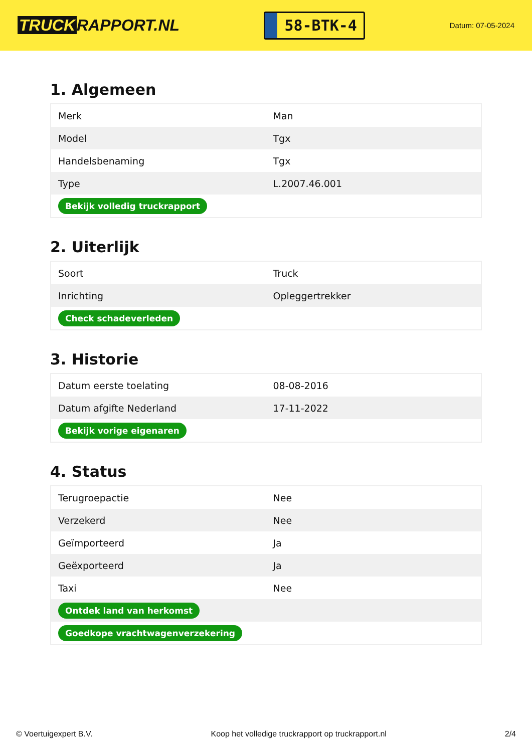TRUCK RAPPORT.NL
58-BTK-4
Datum: 07-05-2024
1. Algemeen
| Merk | Man |
| Model | Tgx |
| Handelsbenaming | Tgx |
| Type | L.2007.46.001 |
| Bekijk volledig truckrapport | |
2. Uiterlijk
| Soort | Truck |
| Inrichting | Opleggertrekker |
| Check schadeverleden | |
3. Historie
| Datum eerste toelating | 08-08-2016 |
| Datum afgifte Nederland | 17-11-2022 |
| Bekijk vorige eigenaren | |
4. Status
| Terugroepactie | Nee |
| Verzekerd | Nee |
| Geïmporteerd | Ja |
| Geëxporteerd | Ja |
| Taxi | Nee |
| Ontdek land van herkomst | |
| Goedkope vrachtwagenverzekering | |
© Voertuigexpert B.V. Koop het volledige truckrapport op truckrapport.nl 2/4